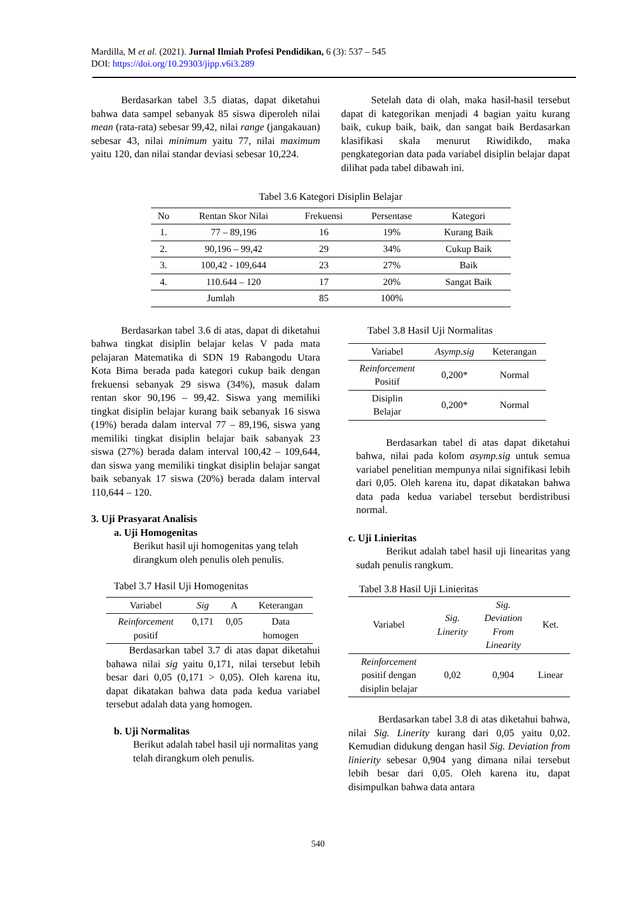Mardilla, M et al. (2021). Jurnal Ilmiah Profesi Pendidikan, 6 (3): 537 – 545
DOI: https://doi.org/10.29303/jipp.v6i3.289
Berdasarkan tabel 3.5 diatas, dapat diketahui bahwa data sampel sebanyak 85 siswa diperoleh nilai mean (rata-rata) sebesar 99,42, nilai range (jangakauan) sebesar 43, nilai minimum yaitu 77, nilai maximum yaitu 120, dan nilai standar deviasi sebesar 10,224.
Setelah data di olah, maka hasil-hasil tersebut dapat di kategorikan menjadi 4 bagian yaitu kurang baik, cukup baik, baik, dan sangat baik Berdasarkan klasifikasi skala menurut Riwidikdo, maka pengkategorian data pada variabel disiplin belajar dapat dilihat pada tabel dibawah ini.
Tabel 3.6 Kategori Disiplin Belajar
| No | Rentan Skor Nilai | Frekuensi | Persentase | Kategori |
| --- | --- | --- | --- | --- |
| 1. | 77 – 89,196 | 16 | 19% | Kurang Baik |
| 2. | 90,196 – 99,42 | 29 | 34% | Cukup Baik |
| 3. | 100,42 - 109,644 | 23 | 27% | Baik |
| 4. | 110.644 – 120 | 17 | 20% | Sangat Baik |
| Jumlah | | 85 | 100% | |
Berdasarkan tabel 3.6 di atas, dapat di diketahui bahwa tingkat disiplin belajar kelas V pada mata pelajaran Matematika di SDN 19 Rabangodu Utara Kota Bima berada pada kategori cukup baik dengan frekuensi sebanyak 29 siswa (34%), masuk dalam rentan skor 90,196 – 99,42. Siswa yang memiliki tingkat disiplin belajar kurang baik sebanyak 16 siswa (19%) berada dalam interval 77 – 89,196, siswa yang memiliki tingkat disiplin belajar baik sabanyak 23 siswa (27%) berada dalam interval 100,42 – 109,644, dan siswa yang memiliki tingkat disiplin belajar sangat baik sebanyak 17 siswa (20%) berada dalam interval 110,644 – 120.
3. Uji Prasyarat Analisis
a. Uji Homogenitas
Berikut hasil uji homogenitas yang telah dirangkum oleh penulis oleh penulis.
Tabel 3.7 Hasil Uji Homogenitas
| Variabel | Sig | A | Keterangan |
| --- | --- | --- | --- |
| Reinforcement positif | 0,171 | 0,05 | Data homogen |
Berdasarkan tabel 3.7 di atas dapat diketahui bahawa nilai sig yaitu 0,171, nilai tersebut lebih besar dari 0,05 (0,171 > 0,05). Oleh karena itu, dapat dikatakan bahwa data pada kedua variabel tersebut adalah data yang homogen.
b. Uji Normalitas
Berikut adalah tabel hasil uji normalitas yang telah dirangkum oleh penulis.
Tabel 3.8 Hasil Uji Normalitas
| Variabel | Asymp.sig | Keterangan |
| --- | --- | --- |
| Reinforcement Positif | 0,200* | Normal |
| Disiplin Belajar | 0,200* | Normal |
Berdasarkan tabel di atas dapat diketahui bahwa, nilai pada kolom asymp.sig untuk semua variabel penelitian mempunya nilai signifikasi lebih dari 0,05. Oleh karena itu, dapat dikatakan bahwa data pada kedua variabel tersebut berdistribusi normal.
c. Uji Linieritas
Berikut adalah tabel hasil uji linearitas yang sudah penulis rangkum.
Tabel 3.8 Hasil Uji Linieritas
| Variabel | Sig. Linerity | Sig. Deviation From Linearity | Ket. |
| --- | --- | --- | --- |
| Reinforcement positif dengan disiplin belajar | 0,02 | 0,904 | Linear |
Berdasarkan tabel 3.8 di atas diketahui bahwa, nilai Sig. Linerity kurang dari 0,05 yaitu 0,02. Kemudian didukung dengan hasil Sig. Deviation from linierity sebesar 0,904 yang dimana nilai tersebut lebih besar dari 0,05. Oleh karena itu, dapat disimpulkan bahwa data antara
540